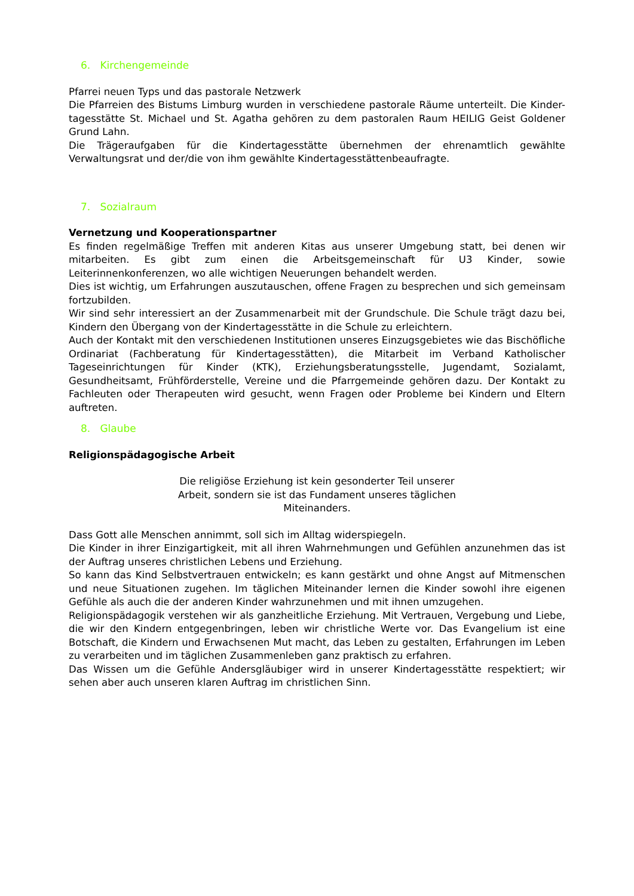6. Kirchengemeinde
Pfarrei neuen Typs und das pastorale Netzwerk
Die Pfarreien des Bistums Limburg wurden in verschiedene pastorale Räume unterteilt. Die Kinder-tagesstätte St. Michael und St. Agatha gehören zu dem pastoralen Raum HEILIG Geist Goldener Grund Lahn.
Die Trägeraufgaben für die Kindertagesstätte übernehmen der ehrenamtlich gewählte Verwaltungsrat und der/die von ihm gewählte Kindertagesstättenbeaufragte.
7. Sozialraum
Vernetzung und Kooperationspartner
Es finden regelmäßige Treffen mit anderen Kitas aus unserer Umgebung statt, bei denen wir mitarbeiten. Es gibt zum einen die Arbeitsgemeinschaft für U3 Kinder, sowie Leiterinnenkonferenzen, wo alle wichtigen Neuerungen behandelt werden.
Dies ist wichtig, um Erfahrungen auszutauschen, offene Fragen zu besprechen und sich gemeinsam fortzubilden.
Wir sind sehr interessiert an der Zusammenarbeit mit der Grundschule. Die Schule trägt dazu bei, Kindern den Übergang von der Kindertagesstätte in die Schule zu erleichtern.
Auch der Kontakt mit den verschiedenen Institutionen unseres Einzugsgebietes wie das Bischöfliche Ordinariat (Fachberatung für Kindertagesstätten), die Mitarbeit im Verband Katholischer Tageseinrichtungen für Kinder (KTK), Erziehungsberatungsstelle, Jugendamt, Sozialamt, Gesundheitsamt, Frühförderstelle, Vereine und die Pfarrgemeinde gehören dazu. Der Kontakt zu Fachleuten oder Therapeuten wird gesucht, wenn Fragen oder Probleme bei Kindern und Eltern auftreten.
8. Glaube
Religionspädagogische Arbeit
Die religiöse Erziehung ist kein gesonderter Teil unserer Arbeit, sondern sie ist das Fundament unseres täglichen Miteinanders.
Dass Gott alle Menschen annimmt, soll sich im Alltag widerspiegeln.
Die Kinder in ihrer Einzigartigkeit, mit all ihren Wahrnehmungen und Gefühlen anzunehmen das ist der Auftrag unseres christlichen Lebens und Erziehung.
So kann das Kind Selbstvertrauen entwickeln; es kann gestärkt und ohne Angst auf Mitmenschen und neue Situationen zugehen. Im täglichen Miteinander lernen die Kinder sowohl ihre eigenen Gefühle als auch die der anderen Kinder wahrzunehmen und mit ihnen umzugehen.
Religionspädagogik verstehen wir als ganzheitliche Erziehung. Mit Vertrauen, Vergebung und Liebe, die wir den Kindern entgegenbringen, leben wir christliche Werte vor. Das Evangelium ist eine Botschaft, die Kindern und Erwachsenen Mut macht, das Leben zu gestalten, Erfahrungen im Leben zu verarbeiten und im täglichen Zusammenleben ganz praktisch zu erfahren.
Das Wissen um die Gefühle Andersgläubiger wird in unserer Kindertagesstätte respektiert; wir sehen aber auch unseren klaren Auftrag im christlichen Sinn.